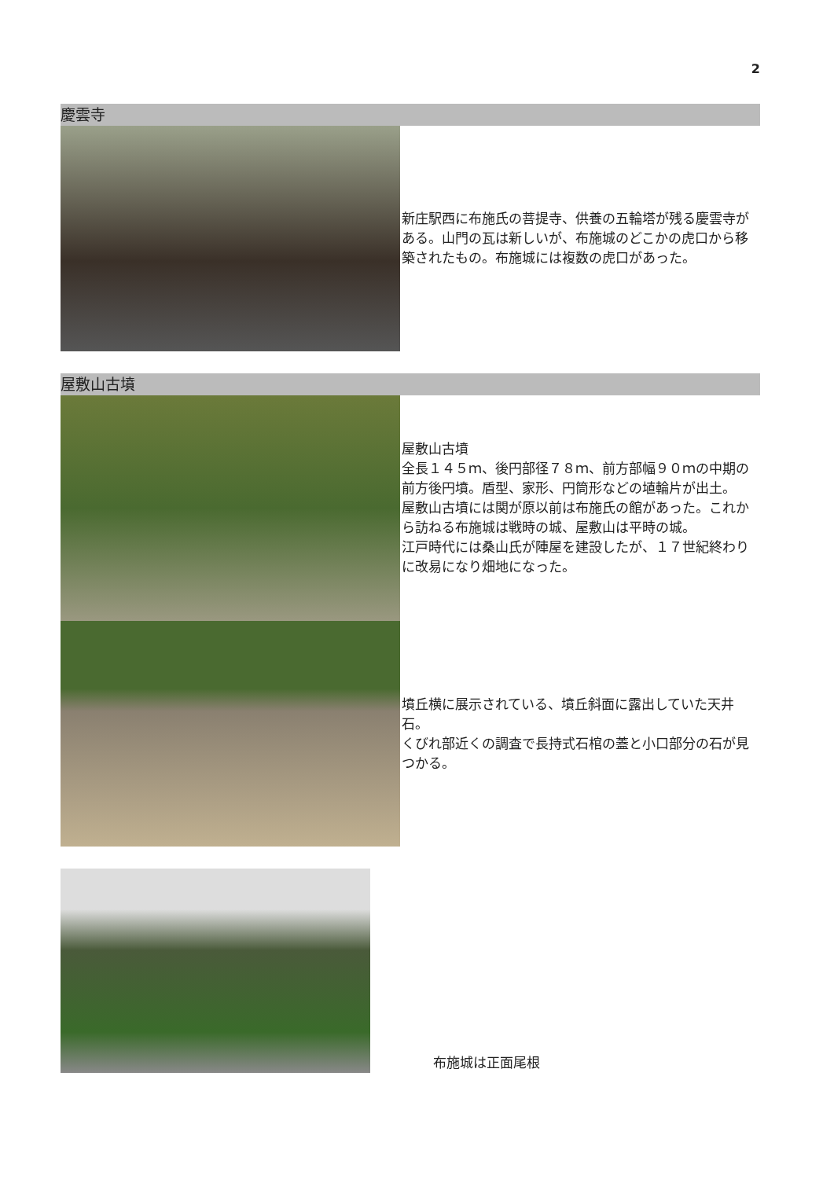2
慶雲寺
新庄駅西に布施氏の菩提寺、供養の五輪塔が残る慶雲寺がある。山門の瓦は新しいが、布施城のどこかの虎口から移築されたもの。布施城には複数の虎口があった。
屋敷山古墳
屋敷山古墳
全長１４５ｍ、後円部径７８ｍ、前方部幅９０ｍの中期の前方後円墳。盾型、家形、円筒形などの埴輪片が出土。
屋敷山古墳には関が原以前は布施氏の館があった。これから訪ねる布施城は戦時の城、屋敷山は平時の城。
江戸時代には桑山氏が陣屋を建設したが、１７世紀終わりに改易になり畑地になった。
墳丘横に展示されている、墳丘斜面に露出していた天井石。
くびれ部近くの調査で長持式石棺の蓋と小口部分の石が見つかる。
布施城は正面尾根